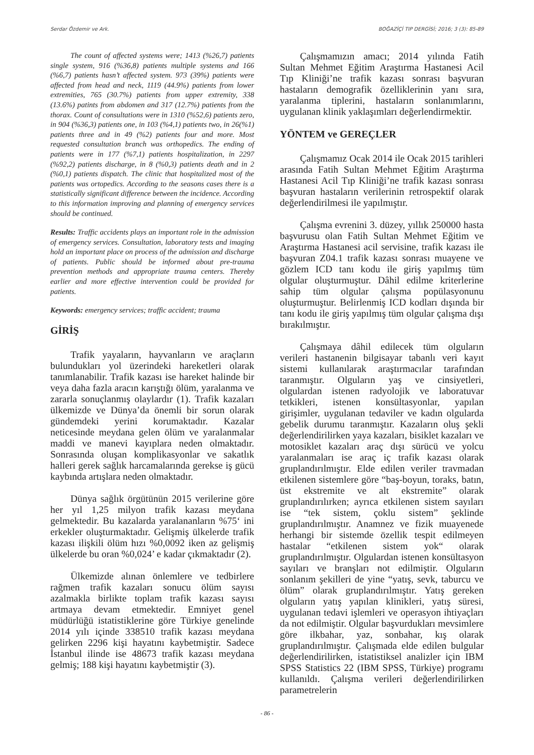Serdar Özdemir ve Ark. BOĞAZİÇİ TIP DERGİSİ; 2016; 3 (3): 85-89
The count of affected systems were; 1413 (%26,7) patients single system, 916 (%36,8) patients multiple systems and 166 (%6,7) patients hasn’t affected system. 973 (39%) patients were affected from head and neck, 1119 (44.9%) patients from lower extremities, 765 (30.7%) patients from upper extremity, 338 (13.6%) patints from abdomen and 317 (12.7%) patients from the thorax. Count of consultations were in 1310 (%52,6) patients zero, in 904 (%36,3) patients one, in 103 (%4,1) patients two, in 26(%1) patients three and in 49 (%2) patients four and more. Most requested consultation branch was orthopedics. The ending of patients were in 177 (%7,1) patients hospitalization, in 2297 (%92,2) patients discharge, in 8 (%0,3) patients death and in 2 (%0,1) patients dispatch. The clinic that hospitalized most of the patients was ortopedics. According to the seasons cases there is a statistically significant difference between the incidence. According to this information improving and planning of emergency services should be continued.
Results: Traffic accidents plays an important role in the admission of emergency services. Consultation, laboratory tests and imaging hold an important place on process of the admission and discharge of patients. Public should be informed about pre-trauma prevention methods and appropriate trauma centers. Thereby earlier and more effective intervention could be provided for patients.
Keywords: emergency services; traffic accident; trauma
GİRİŞ
Trafik yayaların, hayvanların ve araçların bulundukları yol üzerindeki hareketleri olarak tanımlanabilir. Trafik kazası ise hareket halinde bir veya daha fazla aracın karıştığı ölüm, yaralanma ve zararla sonuçlanmış olaylardır (1). Trafik kazaları ülkemizde ve Dünya’da önemli bir sorun olarak gündemdeki yerini korumaktadır. Kazalar neticesinde meydana gelen ölüm ve yaralanmalar maddi ve manevi kayıplara neden olmaktadır. Sonrasında oluşan komplikasyonlar ve sakatlık halleri gerek sağlık harcamalarında gerekse iş gücü kaybında artışlara neden olmaktadır.
Dünya sağlık örgütünün 2015 verilerine göre her yıl 1,25 milyon trafik kazası meydana gelmektedir. Bu kazalarda yaralananların %75‘ ini erkekler oluşturmaktadır. Gelişmiş ülkelerde trafik kazası ilişkili ölüm hızı %0,0092 iken az gelişmiş ülkelerde bu oran %0,024’ e kadar çıkmaktadır (2).
Ülkemizde alınan önlemlere ve tedbirlere rağmen trafik kazaları sonucu ölüm sayısı azalmakla birlikte toplam trafik kazası sayısı artmaya devam etmektedir. Emniyet genel müdürlüğü istatistiklerine göre Türkiye genelinde 2014 yılı içinde 338510 trafik kazası meydana gelirken 2296 kişi hayatını kaybetmiştir. Sadece İstanbul ilinde ise 48673 trafik kazası meydana gelmiş; 188 kişi hayatını kaybetmiştir (3).
Çalışmamızın amacı; 2014 yılında Fatih Sultan Mehmet Eğitim Araştırma Hastanesi Acil Tıp Kliniği’ne trafik kazası sonrası başvuran hastaların demografik özelliklerinin yanı sıra, yaralanma tiplerini, hastaların sonlanımlarını, uygulanan klinik yaklaşımları değerlendirmektir.
YÖNTEM ve GEREÇLER
Çalışmamız Ocak 2014 ile Ocak 2015 tarihleri arasında Fatih Sultan Mehmet Eğitim Araştırma Hastanesi Acil Tıp Kliniği’ne trafik kazası sonrası başvuran hastaların verilerinin retrospektif olarak değerlendirilmesi ile yapılmıştır.
Çalışma evrenini 3. düzey, yıllık 250000 hasta başvurusu olan Fatih Sultan Mehmet Eğitim ve Araştırma Hastanesi acil servisine, trafik kazası ile başvuran Z04.1 trafik kazası sonrası muayene ve gözlem ICD tanı kodu ile giriş yapılmış tüm olgular oluşturmuştur. Dâhil edilme kriterlerine sahip tüm olgular çalışma popülasyonunu oluşturmuştur. Belirlenmiş ICD kodları dışında bir tanı kodu ile giriş yapılmış tüm olgular çalışma dışı bırakılmıştır.
Çalışmaya dâhil edilecek tüm olguların verileri hastanenin bilgisayar tabanlı veri kayıt sistemi kullanılarak araştırmacılar tarafından taranmıştır. Olguların yaş ve cinsiyetleri, olgulardan istenen radyolojik ve laboratuvar tetkikleri, istenen konsültasyonlar, yapılan girişimler, uygulanan tedaviler ve kadın olgularda gebelik durumu taranmıştır. Kazaların oluş şekli değerlendirilirken yaya kazaları, bisiklet kazaları ve motosiklet kazaları araç dışı sürücü ve yolcu yaralanmaları ise araç iç trafik kazası olarak gruplandırılmıştır. Elde edilen veriler travmadan etkilenen sistemlere göre “baş-boyun, toraks, batın, üst ekstremite ve alt ekstremite” olarak gruplandırılırken; ayrıca etkilenen sistem sayıları ise “tek sistem, çoklu sistem” şeklinde gruplandırılmıştır. Anamnez ve fizik muayenede herhangi bir sistemde özellik tespit edilmeyen hastalar “etkilenen sistem yok“ olarak gruplandırılmıştır. Olgulardan istenen konsültasyon sayıları ve branşları not edilmiştir. Olguların sonlanım şekilleri de yine “yatış, sevk, taburcu ve ölüm” olarak gruplandırılmıştır. Yatış gereken olguların yatış yapılan klinikleri, yatış süresi, uygulanan tedavi işlemleri ve operasyon ihtiyaçları da not edilmiştir. Olgular başvurdukları mevsimlere göre ilkbahar, yaz, sonbahar, kış olarak gruplandırılmıştır. Çalışmada elde edilen bulgular değerlendirilirken, istatistiksel analizler için IBM SPSS Statistics 22 (IBM SPSS, Türkiye) programı kullanıldı. Çalışma verileri değerlendirilirken parametrelerin
- 86 -